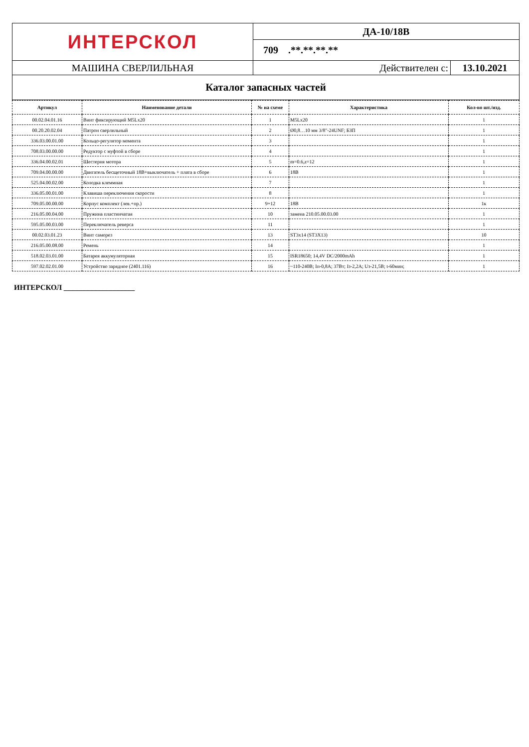| ИНТЕРСКОЛ | ДА-10/18В | |
| | 709 .**.**.**.** | |
| МАШИНА СВЕРЛИЛЬНАЯ | Действителен с: | 13.10.2021 |
| Каталог запасных частей | | |
| Артикул | Наименование детали | № на схеме | Характеристика | Кол-во шт./изд. |
| --- | --- | --- | --- | --- |
| 00.02.04.01.16 | Винт фиксирующий M5Lx20 | 1 | M5Lx20 | 1 |
| 00.20.20.02.04 | Патрон сверлильный | 2 | Ø0,8…10 мм 3/8"-24UNF; БЗП | 1 |
| 336.03.00.01.00 | Кольцо-регулятор момента | 3 | | 1 |
| 708.03.00.00.00 | Редуктор с муфтой в сборе | 4 | | 1 |
| 336.04.00.02.01 | Шестерня мотора | 5 | m=0.6,z=12 | 1 |
| 709.04.00.00.00 | Двигатель бесщеточный 18В+выключатель + плата в сборе | 6 | 18В | 1 |
| 525.04.00.02.00 | Колодка клеммная | 7 | | 1 |
| 336.05.00.01.00 | Клавиша переключения скорости | 8 | | 1 |
| 709.05.00.00.00 | Корпус комплект (лев.+пр.) | 9+12 | 18В | 1к |
| 216.05.00.04.00 | Пружина пластинчатая | 10 | замена 210.05.00.03.00 | 1 |
| 595.05.00.03.00 | Переключатель реверса | 11 | | 1 |
| 00.02.03.01.23 | Винт саморез | 13 | ST3x14 (ST3X13) | 10 |
| 216.05.00.08.00 | Ремень | 14 | | 1 |
| 518.02.03.01.00 | Батарея аккумуляторная | 15 | ISR18650; 14,4V DC/2000mAh | 1 |
| 597.02.02.01.00 | Устройство зарядное (2401.116) | 16 | ~110-240В; Iп-0,8А; 37Вт; Iз-2,2А; Uз-21,5В; t-60мин; | 1 |
ИНТЕРСКОЛ ___________________